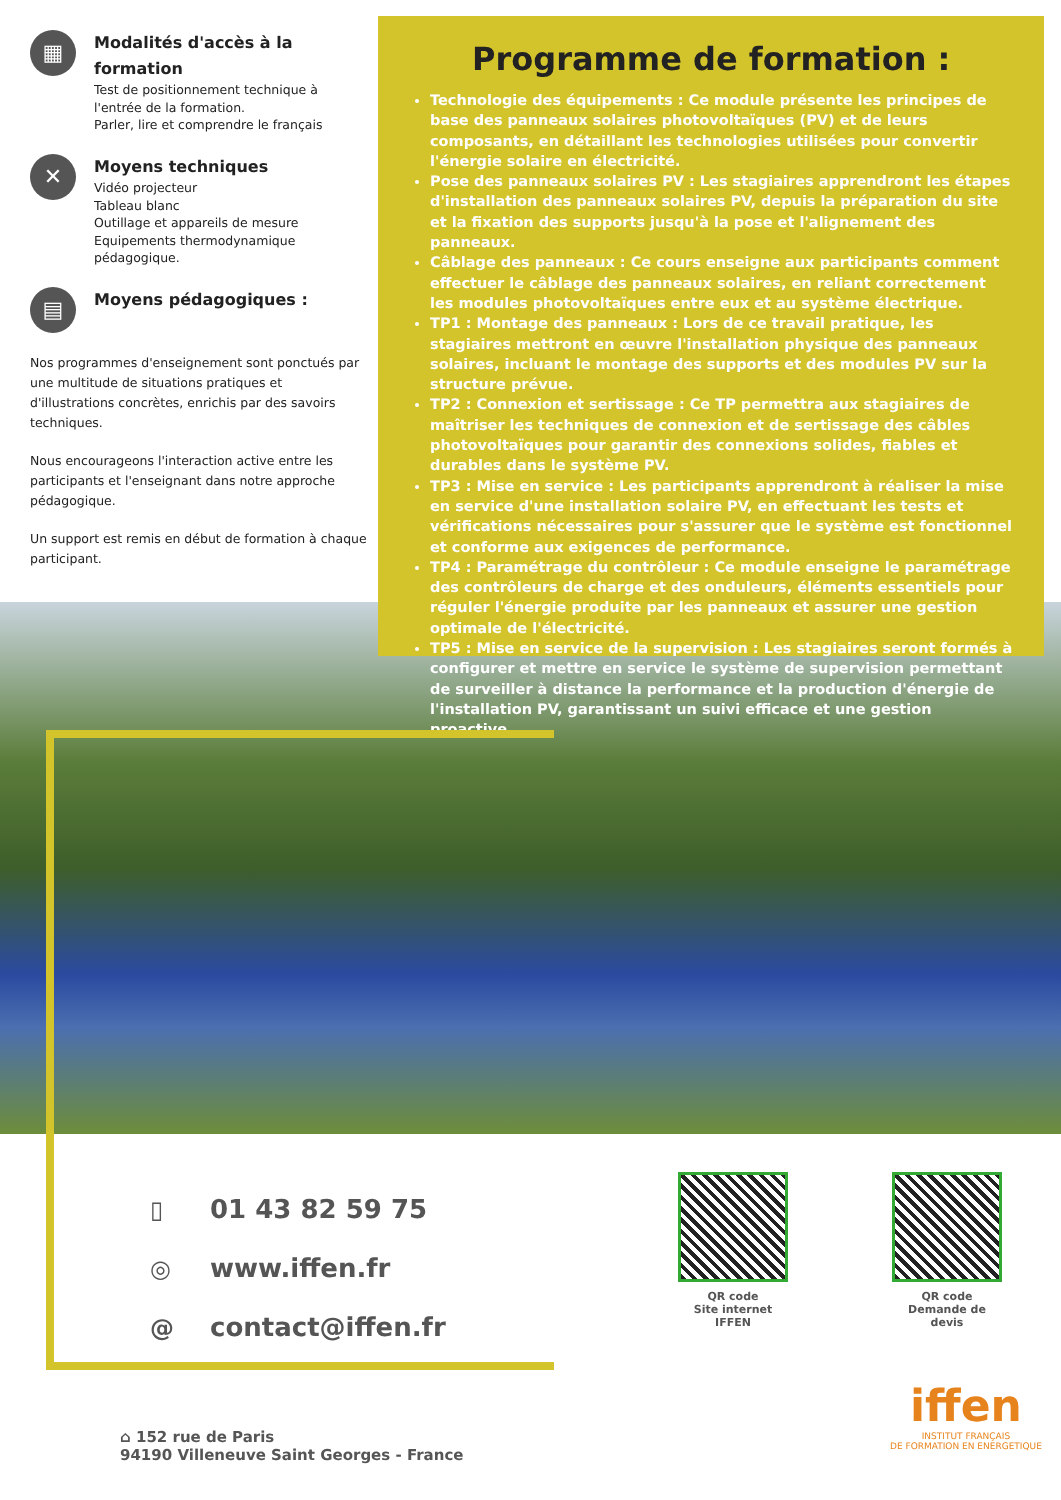▦
Modalités d'accès à la formation
Test de positionnement technique à
l'entrée de la formation.
Parler, lire et comprendre le français
✕
Moyens techniques
Vidéo projecteur
Tableau blanc
Outillage et appareils de mesure
Equipements thermodynamique pédagogique.
▤
Moyens pédagogiques :
Nos programmes d'enseignement sont ponctués par une multitude de situations pratiques et d'illustrations concrètes, enrichis par des savoirs techniques.
Nous encourageons l'interaction active entre les participants et l'enseignant dans notre approche pédagogique.
Un support est remis en début de formation à chaque participant.
Programme de formation :
Technologie des équipements : Ce module présente les principes de base des panneaux solaires photovoltaïques (PV) et de leurs composants, en détaillant les technologies utilisées pour convertir l'énergie solaire en électricité.
Pose des panneaux solaires PV : Les stagiaires apprendront les étapes d'installation des panneaux solaires PV, depuis la préparation du site et la fixation des supports jusqu'à la pose et l'alignement des panneaux.
Câblage des panneaux : Ce cours enseigne aux participants comment effectuer le câblage des panneaux solaires, en reliant correctement les modules photovoltaïques entre eux et au système électrique.
TP1 : Montage des panneaux : Lors de ce travail pratique, les stagiaires mettront en œuvre l'installation physique des panneaux solaires, incluant le montage des supports et des modules PV sur la structure prévue.
TP2 : Connexion et sertissage : Ce TP permettra aux stagiaires de maîtriser les techniques de connexion et de sertissage des câbles photovoltaïques pour garantir des connexions solides, fiables et durables dans le système PV.
TP3 : Mise en service : Les participants apprendront à réaliser la mise en service d'une installation solaire PV, en effectuant les tests et vérifications nécessaires pour s'assurer que le système est fonctionnel et conforme aux exigences de performance.
TP4 : Paramétrage du contrôleur : Ce module enseigne le paramétrage des contrôleurs de charge et des onduleurs, éléments essentiels pour réguler l'énergie produite par les panneaux et assurer une gestion optimale de l'électricité.
TP5 : Mise en service de la supervision : Les stagiaires seront formés à configurer et mettre en service le système de supervision permettant de surveiller à distance la performance et la production d'énergie de l'installation PV, garantissant un suivi efficace et une gestion proactive.
▯ 01 43 82 59 75
◎ www.iffen.fr
@ contact@iffen.fr
QR code
Site internet IFFEN
QR code
Demande de devis
⌂ 152 rue de Paris
94190 Villeneuve Saint Georges - France
iffen
INSTITUT FRANÇAIS
DE FORMATION EN ENERGETIQUE